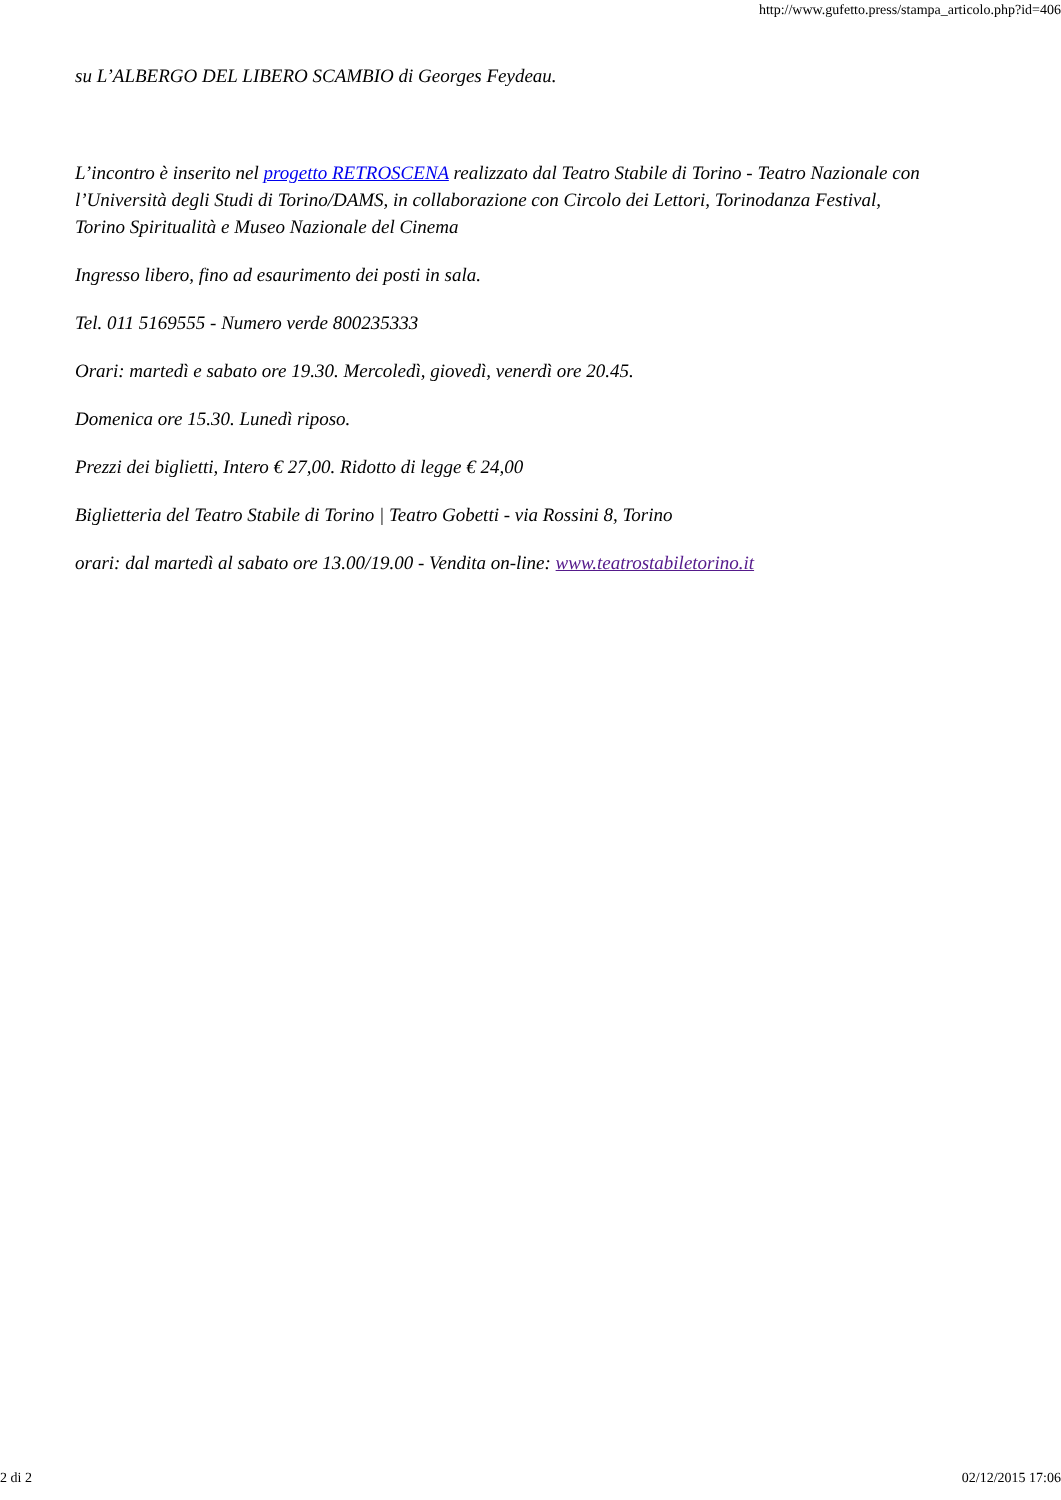http://www.gufetto.press/stampa_articolo.php?id=406
su L’ALBERGO DEL LIBERO SCAMBIO di Georges Feydeau.
L’incontro è inserito nel progetto RETROSCENA realizzato dal Teatro Stabile di Torino - Teatro Nazionale con l’Università degli Studi di Torino/DAMS, in collaborazione con Circolo dei Lettori, Torinodanza Festival, Torino Spiritualità e Museo Nazionale del Cinema
Ingresso libero, fino ad esaurimento dei posti in sala.
Tel. 011 5169555 - Numero verde 800235333
Orari: martedì e sabato ore 19.30. Mercoledì, giovedì, venerdì ore 20.45.
Domenica ore 15.30. Lunedì riposo.
Prezzi dei biglietti, Intero € 27,00. Ridotto di legge € 24,00
Biglietteria del Teatro Stabile di Torino | Teatro Gobetti - via Rossini 8, Torino
orari: dal martedì al sabato ore 13.00/19.00 - Vendita on-line: www.teatrostabiletorino.it
2 di 2 02/12/2015 17:06